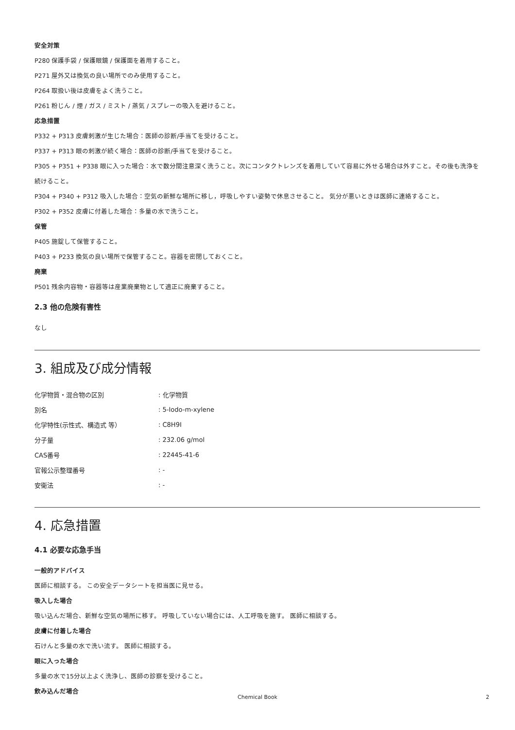安全対策
P280 保護手袋 / 保護眼鏡 / 保護面を着用すること。
P271 屋外又は換気の良い場所でのみ使用すること。
P264 取扱い後は皮膚をよく洗うこと。
P261 粉じん / 煙 / ガス / ミスト / 蒸気 / スプレーの吸入を避けること。
応急措置
P332 + P313 皮膚刺激が生じた場合：医師の診断/手当てを受けること。
P337 + P313 眼の刺激が続く場合：医師の診断/手当てを受けること。
P305 + P351 + P338 眼に入った場合：水で数分間注意深く洗うこと。次にコンタクトレンズを着用していて容易に外せる場合は外すこと。その後も洗浄を続けること。
P304 + P340 + P312 吸入した場合：空気の新鮮な場所に移し，呼吸しやすい姿勢で休息させること。 気分が悪いときは医師に連絡すること。
P302 + P352 皮膚に付着した場合：多量の水で洗うこと。
保管
P405 施錠して保管すること。
P403 + P233 換気の良い場所で保管すること。容器を密閉しておくこと。
廃棄
P501 残余内容物・容器等は産業廃棄物として適正に廃棄すること。
2.3 他の危険有害性
なし
3. 組成及び成分情報
| 化学物質・混合物の区別 | : 化学物質 |
| 別名 | : 5-Iodo-m-xylene |
| 化学特性(示性式、構造式 等） | : C8H9I |
| 分子量 | : 232.06 g/mol |
| CAS番号 | : 22445-41-6 |
| 官報公示整理番号 | : - |
| 安衛法 | : - |
4. 応急措置
4.1 必要な応急手当
一般的アドバイス
医師に相談する。 この安全データシートを担当医に見せる。
吸入した場合
吸い込んだ場合、新鮮な空気の場所に移す。 呼吸していない場合には、人工呼吸を施す。 医師に相談する。
皮膚に付着した場合
石けんと多量の水で洗い流す。 医師に相談する。
眼に入った場合
多量の水で15分以上よく洗浄し、医師の診察を受けること。
飲み込んだ場合
Chemical Book 2